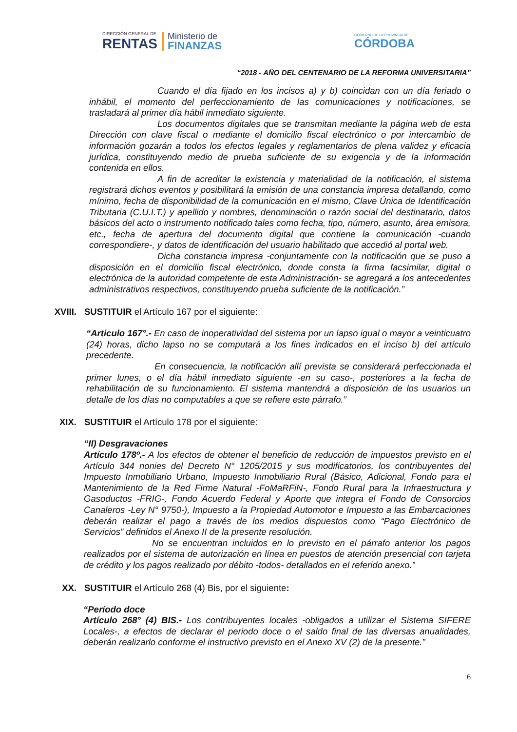DIRECCIÓN GENERAL DE
RENTAS
Ministerio de
FINANZAS
GOBIERNO DE LA PROVINCIA DE
CÓRDOBA
“2018 - AÑO DEL CENTENARIO DE LA REFORMA UNIVERSITARIA”
Cuando el día fijado en los incisos a) y b) coincidan con un día feriado o inhábil, el momento del perfeccionamiento de las comunicaciones y notificaciones, se trasladará al primer día hábil inmediato siguiente.
Los documentos digitales que se transmitan mediante la página web de esta Dirección con clave fiscal o mediante el domicilio fiscal electrónico o por intercambio de información gozarán a todos los efectos legales y reglamentarios de plena validez y eficacia jurídica, constituyendo medio de prueba suficiente de su exigencia y de la información contenida en ellos.
A fin de acreditar la existencia y materialidad de la notificación, el sistema registrará dichos eventos y posibilitará la emisión de una constancia impresa detallando, como mínimo, fecha de disponibilidad de la comunicación en el mismo, Clave Única de Identificación Tributaria (C.U.I.T.) y apellido y nombres, denominación o razón social del destinatario, datos básicos del acto o instrumento notificado tales como fecha, tipo, número, asunto, área emisora, etc., fecha de apertura del documento digital que contiene la comunicación -cuando correspondiere-, y datos de identificación del usuario habilitado que accedió al portal web.
Dicha constancia impresa -conjuntamente con la notificación que se puso a disposición en el domicilio fiscal electrónico, donde consta la firma facsimilar, digital o electrónica de la autoridad competente de esta Administración- se agregará a los antecedentes administrativos respectivos, constituyendo prueba suficiente de la notificación.”
XVIII. SUSTITUIR el Artículo 167 por el siguiente:
“Articulo 167°.- En caso de inoperatividad del sistema por un lapso igual o mayor a veinticuatro (24) horas, dicho lapso no se computará a los fines indicados en el inciso b) del artículo precedente.
En consecuencia, la notificación allí prevista se considerará perfeccionada el primer lunes, o el día hábil inmediato siguiente -en su caso-, posteriores a la fecha de rehabilitación de su funcionamiento. El sistema mantendrá a disposición de los usuarios un detalle de los días no computables a que se refiere este párrafo.”
XIX. SUSTITUIR el Artículo 178 por el siguiente:
“II) Desgravaciones
Artículo 178º.- A los efectos de obtener el beneficio de reducción de impuestos previsto en el Artículo 344 nonies del Decreto N° 1205/2015 y sus modificatorios, los contribuyentes del Impuesto Inmobiliario Urbano, Impuesto Inmobiliario Rural (Básico, Adicional, Fondo para el Mantenimiento de la Red Firme Natural -FoMaRFiN-, Fondo Rural para la Infraestructura y Gasoductos -FRIG-, Fondo Acuerdo Federal y Aporte que integra el Fondo de Consorcios Canaleros -Ley N° 9750-), Impuesto a la Propiedad Automotor e Impuesto a las Embarcaciones deberán realizar el pago a través de los medios dispuestos como “Pago Electrónico de Servicios” definidos el Anexo II de la presente resolución.
No se encuentran incluidos en lo previsto en el párrafo anterior los pagos realizados por el sistema de autorización en línea en puestos de atención presencial con tarjeta de crédito y los pagos realizado por débito -todos- detallados en el referido anexo.”
XX. SUSTITUIR el Artículo 268 (4) Bis, por el siguiente:
“Período doce
Artículo 268° (4) BIS.- Los contribuyentes locales -obligados a utilizar el Sistema SIFERE Locales-, a efectos de declarar el periodo doce o el saldo final de las diversas anualidades, deberán realizarlo conforme el instructivo previsto en el Anexo XV (2) de la presente.”
6